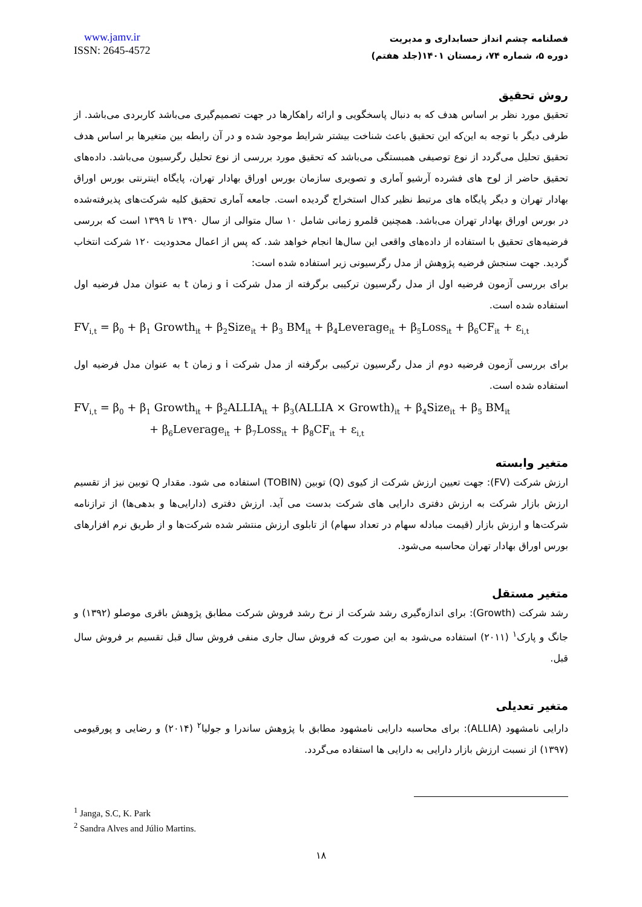www.jamv.ir
ISSN: 2645-4572
فصلنامه چشم انداز حسابداری و مدیریت
دوره ۵، شماره ۷۴، زمستان ۱۴۰۱(جلد هفتم)
روش تحقیق
تحقیق مورد نظر بر اساس هدف که به دنبال پاسخگویی و ارائه راهکارها در جهت تصمیم‌گیری می‌باشد کاربردی می‌باشد. از طرفی دیگر با توجه به این‌که این تحقیق باعث شناخت بیشتر شرایط موجود شده و در آن رابطه بین متغیرها بر اساس هدف تحقیق تحلیل می‌گردد از نوع توصیفی همبستگی می‌باشد که تحقیق مورد بررسی از نوع تحلیل رگرسیون می‌باشد. داده‌های تحقیق حاضر از لوح های فشرده آرشیو آماری و تصویری سازمان بورس اوراق بهادار تهران، پایگاه اینترنتی بورس اوراق بهادار تهران و دیگر پایگاه های مرتبط نظیر کدال استخراج گردیده است. جامعه آماری تحقیق کلیه شرکت‌های پذیرفته‌شده در بورس اوراق بهادار تهران می‌باشد. همچنین قلمرو زمانی شامل ۱۰ سال متوالی از سال ۱۳۹۰ تا ۱۳۹۹ است که بررسی فرضیه‌های تحقیق با استفاده از داده‌های واقعی این سال‌ها انجام خواهد شد. که پس از اعمال محدودیت ۱۲۰ شرکت انتخاب گردید. جهت سنجش فرضیه پژوهش از مدل رگرسیونی زیر استفاده شده است:
برای بررسی آزمون فرضیه اول از مدل رگرسیون ترکیبی برگرفته از مدل شرکت i و زمان t به عنوان مدل فرضیه اول استفاده شده است.
FV<sub>i,t</sub> = β<sub>0</sub> + β<sub>1</sub> Growth<sub>it</sub> + β<sub>2</sub>Size<sub>it</sub> + β<sub>3</sub> BM<sub>it</sub> + β<sub>4</sub>Leverage<sub>it</sub> + β<sub>5</sub>Loss<sub>it</sub> + β<sub>6</sub>CF<sub>it</sub> + ε<sub>i,t</sub>
برای بررسی آزمون فرضیه دوم از مدل رگرسیون ترکیبی برگرفته از مدل شرکت i و زمان t به عنوان مدل فرضیه اول استفاده شده است.
FV<sub>i,t</sub> = β<sub>0</sub> + β<sub>1</sub> Growth<sub>it</sub> + β<sub>2</sub>ALLIA<sub>it</sub> + β<sub>3</sub>(ALLIA × Growth)<sub>it</sub> + β<sub>4</sub>Size<sub>it</sub> + β<sub>5</sub> BM<sub>it</sub>
+ β<sub>6</sub>Leverage<sub>it</sub> + β<sub>7</sub>Loss<sub>it</sub> + β<sub>8</sub>CF<sub>it</sub> + ε<sub>i,t</sub>
متغیر وابسته
ارزش شرکت (FV): جهت تعیین ارزش شرکت از کیوی (Q) توبین (TOBIN) استفاده می شود. مقدار Q توبین نیز از تقسیم ارزش بازار شرکت به ارزش دفتری دارایی های شرکت بدست می آید. ارزش دفتری (دارایی‌ها و بدهی‌ها) از ترازنامه شرکت‌ها و ارزش بازار (قیمت مبادله سهام در تعداد سهام) از تابلوی ارزش منتشر شده شرکت‌ها و از طریق نرم افزارهای بورس اوراق بهادار تهران محاسبه می‌شود.
متغیر مستقل
رشد شرکت (Growth): برای اندازه‌گیری رشد شرکت از نرخ رشد فروش شرکت مطابق پژوهش باقری موصلو (۱۳۹۲) و جانگ و پارک<sup>۱</sup> (۲۰۱۱) استفاده می‌شود به این صورت که فروش سال جاری منفی فروش سال قبل تقسیم بر فروش سال قبل.
متغیر تعدیلی
دارایی نامشهود (ALLIA): برای محاسبه دارایی نامشهود مطابق با پژوهش ساندرا و جولیا<sup>۲</sup> (۲۰۱۴) و رضایی و پورقیومی (۱۳۹۷) از نسبت ارزش بازار دارایی به دارایی ها استفاده می‌گردد.
<sup>1</sup> Janga, S.C, K. Park
<sup>2</sup> Sandra Alves and Júlio Martins.
۱۸